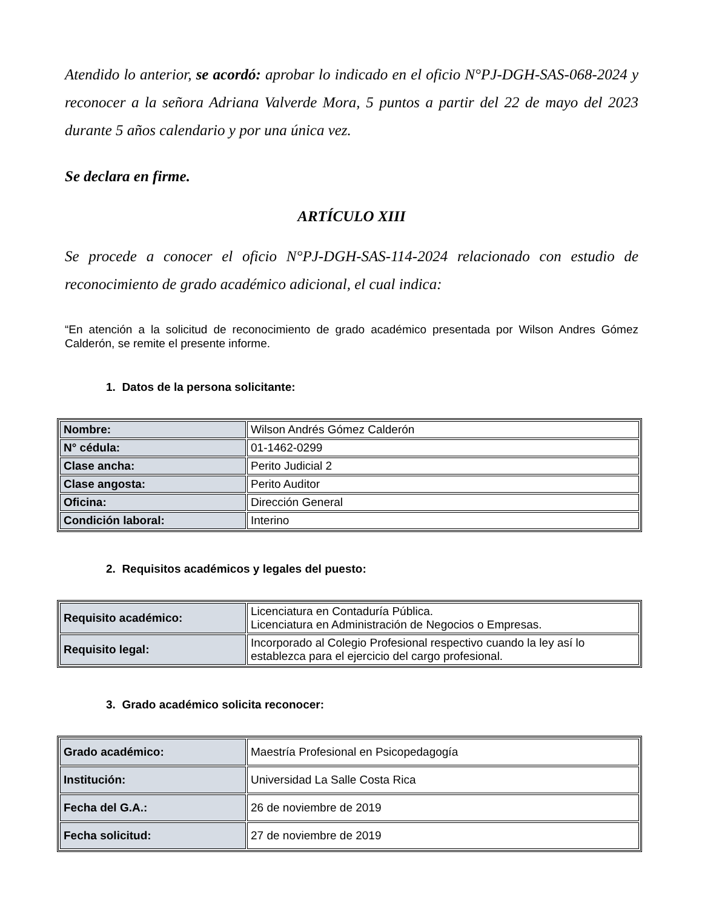Atendido lo anterior, se acordó: aprobar lo indicado en el oficio N°PJ-DGH-SAS-068-2024 y reconocer a la señora Adriana Valverde Mora, 5 puntos a partir del 22 de mayo del 2023 durante 5 años calendario y por una única vez.
Se declara en firme.
ARTÍCULO XIII
Se procede a conocer el oficio N°PJ-DGH-SAS-114-2024 relacionado con estudio de reconocimiento de grado académico adicional, el cual indica:
“En atención a la solicitud de reconocimiento de grado académico presentada por Wilson Andres Gómez Calderón, se remite el presente informe.
1. Datos de la persona solicitante:
| Nombre: | Wilson Andrés Gómez Calderón |
| N° cédula: | 01-1462-0299 |
| Clase ancha: | Perito Judicial 2 |
| Clase angosta: | Perito Auditor |
| Oficina: | Dirección General |
| Condición laboral: | Interino |
2. Requisitos académicos y legales del puesto:
| Requisito académico: | Licenciatura en Contaduría Pública. Licenciatura en Administración de Negocios o Empresas. |
| Requisito legal: | Incorporado al Colegio Profesional respectivo cuando la ley así lo establezca para el ejercicio del cargo profesional. |
3. Grado académico solicita reconocer:
| Grado académico: | Maestría Profesional en Psicopedagogía |
| Institución: | Universidad La Salle Costa Rica |
| Fecha del G.A.: | 26 de noviembre de 2019 |
| Fecha solicitud: | 27 de noviembre de 2019 |